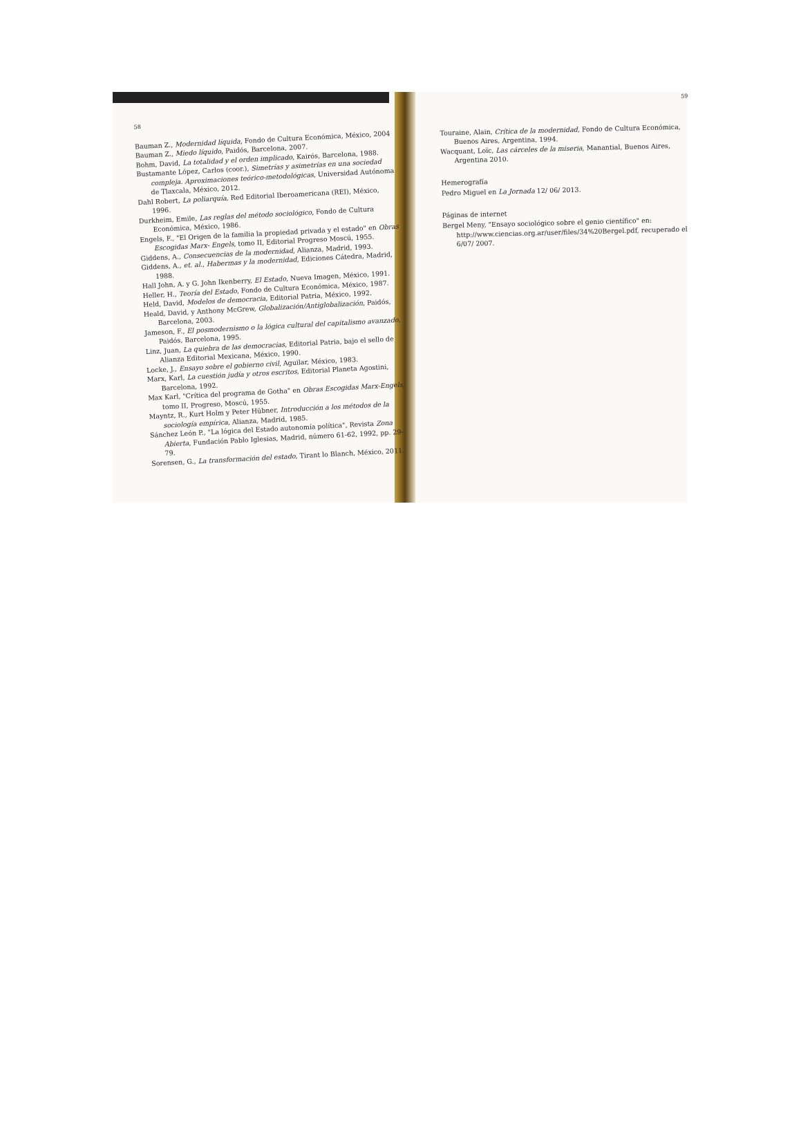58
Bauman Z., Modernidad líquida, Fondo de Cultura Económica, México, 2004
Bauman Z., Miedo líquido, Paidós, Barcelona, 2007.
Bohm, David, La totalidad y el orden implicado, Kairós, Barcelona, 1988.
Bustamante López, Carlos (coor.), Simetrías y asimetrías en una sociedad compleja. Aproximaciones teórico-metodológicas, Universidad Autónoma de Tlaxcala, México, 2012.
Dahl Robert, La poliarquía, Red Editorial Iberoamericana (REI), México, 1996.
Durkheim, Emile, Las reglas del método sociológico, Fondo de Cultura Económica, México, 1986.
Engels, F., "El Origen de la familia la propiedad privada y el estado" en Obras Escogidas Marx- Engels, tomo II, Editorial Progreso Moscú, 1955.
Giddens, A., Consecuencias de la modernidad, Alianza, Madrid, 1993.
Giddens, A., et. al., Habermas y la modernidad, Ediciones Cátedra, Madrid, 1988.
Hall John, A. y G. John Ikenberry, El Estado, Nueva Imagen, México, 1991.
Heller, H., Teoría del Estado, Fondo de Cultura Económica, México, 1987.
Held, David, Modelos de democracia, Editorial Patria, México, 1992.
Heald, David, y Anthony McGrew, Globalización/Antiglobalización, Paidós, Barcelona, 2003.
Jameson, F., El posmodernismo o la lógica cultural del capitalismo avanzado, Paidós, Barcelona, 1995.
Linz, Juan, La quiebra de las democracias, Editorial Patria, bajo el sello de Alianza Editorial Mexicana, México, 1990.
Locke, J., Ensayo sobre el gobierno civil, Aguilar, México, 1983.
Marx, Karl, La cuestión judía y otros escritos, Editorial Planeta Agostini, Barcelona, 1992.
Max Karl, "Crítica del programa de Gotha" en Obras Escogidas Marx-Engels, tomo II, Progreso, Moscú, 1955.
Mayntz, R., Kurt Holm y Peter Hübner, Introducción a los métodos de la sociología empírica, Alianza, Madrid, 1985.
Sánchez León P., "La lógica del Estado autonomía política", Revista Zona Abierta, Fundación Pablo Iglesias, Madrid, número 61-62, 1992, pp. 29-79.
Sorensen, G., La transformación del estado, Tirant lo Blanch, México, 2011.
59
Touraine, Alain, Crítica de la modernidad, Fondo de Cultura Económica, Buenos Aires, Argentina, 1994.
Wacquant, Loïc, Las cárceles de la miseria, Manantial, Buenos Aires, Argentina 2010.
Hemerografía
Pedro Miguel en La Jornada 12/ 06/ 2013.
Páginas de internet
Bergel Meny, "Ensayo sociológico sobre el genio científico" en: http://www.ciencias.org.ar/user/files/34%20Bergel.pdf, recuperado el 6/07/ 2007.